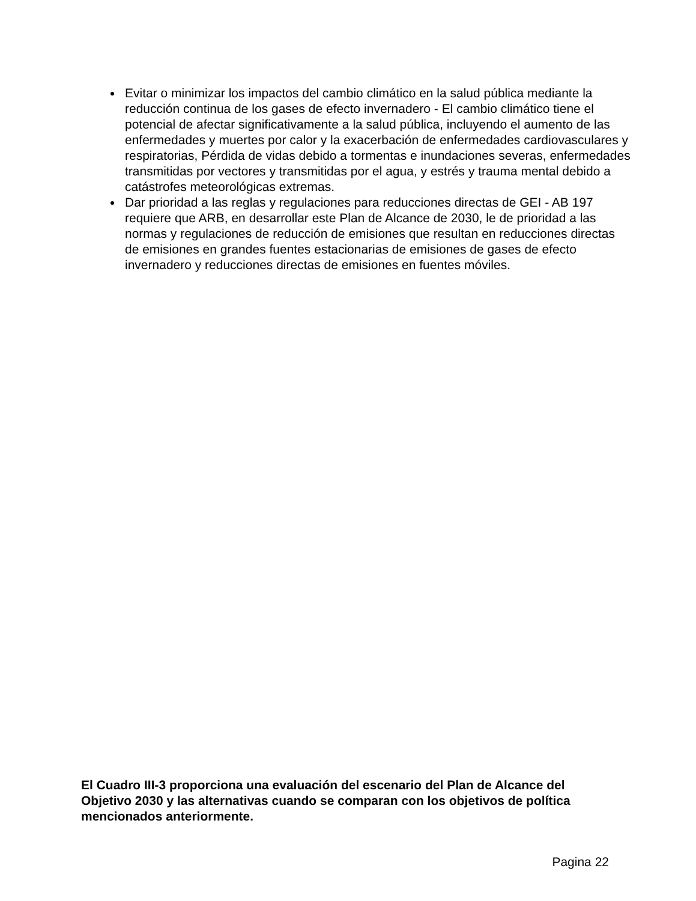Evitar o minimizar los impactos del cambio climático en la salud pública mediante la reducción continua de los gases de efecto invernadero - El cambio climático tiene el potencial de afectar significativamente a la salud pública, incluyendo el aumento de las enfermedades y muertes por calor y la exacerbación de enfermedades cardiovasculares y respiratorias, Pérdida de vidas debido a tormentas e inundaciones severas, enfermedades transmitidas por vectores y transmitidas por el agua, y estrés y trauma mental debido a catástrofes meteorológicas extremas.
Dar prioridad a las reglas y regulaciones para reducciones directas de GEI - AB 197 requiere que ARB, en desarrollar este Plan de Alcance de 2030, le de prioridad a las normas y regulaciones de reducción de emisiones que resultan en reducciones directas de emisiones en grandes fuentes estacionarias de emisiones de gases de efecto invernadero y reducciones directas de emisiones en fuentes móviles.
El Cuadro III-3 proporciona una evaluación del escenario del Plan de Alcance del Objetivo 2030 y las alternativas cuando se comparan con los objetivos de política mencionados anteriormente.
Pagina 22